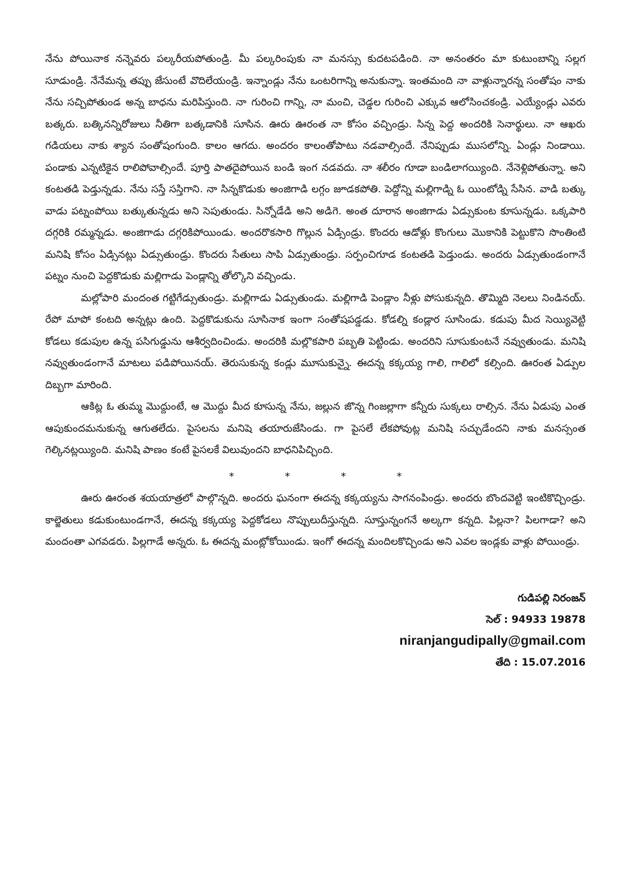నేను పోయినాక నన్నెవరు పల్కరీయపోతుండ్రి. మీ పల్కరింపుకు నా మనస్సు కుదటపడింది. నా అనంతరం మా కుటుంబాన్ని సల్లగ సూడుండ్రి. నేనేమన్న తప్పు జేసుంటే వొదిలేయండ్రి. ఇన్నాండ్లు నేను ఒంటరిగాన్ని అనుకున్నా. ఇంతమంది నా వాళ్లున్నారన్న సంతోషం నాకు నేను సచ్చిపోతుండ అన్న బాధను మరిపిస్తుంది. నా గురించి గాన్ని, నా మంచి, చెడ్డల గురించి ఎక్కువ ఆలోసించకండ్రి. ఎయ్యేండ్లు ఎవరు బత్కరు. బత్కినన్నిరోజులు నీతిగా బత్కడానికి సూసిన. ఊరు ఊరంత నా కోసం వచ్చిండ్రు. సిన్న పెద్ద అందరికి సెనార్థులు. నా ఆఖరు గడియలు నాకు శ్యాన సంతోషంగుంది. కాలం ఆగదు. అందరం కాలంతోపాటు నడవాల్సిందే. నేనిప్పుడు ముసలోన్ని. ఏండ్లు నిండాయి. పండాకు ఎన్నటికైన రాలిపోవాల్సిందే. పూర్తి పాతదైపోయిన బండి ఇంగ నడవదు. నా శలీరం గూడా బండిలాగయ్యింది. నేనెళ్లిపోతున్నా. అని కంటతడి పెడ్తున్నడు. నేను సస్తే సస్తిగాని. నా సిన్నకొడుకు అంజిగాడి లగ్గం జూడకపోతి. పెద్దోన్ని మల్లిగాడ్ని ఓ యింటోడ్ని సేసిన. వాడి బత్కు వాడు పట్నంపోయి బత్కుతున్నడు అని సెపుతుండు. సిన్నోడేడి అని అడిగె. అంత దూరాన అంజిగాడు ఏడ్సుకుంట కూసున్నడు. ఒక్కపారి దగ్గరికి రమ్మన్నడు. అంజిగాడు దగ్గరికిపోయిండు. అందరొకసారి గొల్లున ఏడ్సిండ్రు. కొందరు ఆడోళ్లు కొంగులు మొకానికి పెట్టుకొని సొంతింటి మనిషి కోసం ఏడ్సినట్లు ఏడ్సుతుండ్రు. కొందరు సేతులు సాపి ఏడ్సుతుండ్రు. సర్పంచిగూడ కంటతడి పెడ్తుండు. అందరు ఏడ్సుతుండంగానే పట్నం నుంచి పెద్దకొడుకు మల్లిగాడు పెండ్లాన్ని తోల్కొని వచ్చిండు.
మల్లోపారి మందంత గట్టిగేడ్సుతుండ్రు. మల్లిగాడు ఏడ్సుతుండు. మల్లిగాడి పెండ్లాం నీళ్లు పోసుకున్నది. తొమ్మిది నెలలు నిండినయ్. రేపో మాపో కంటది అన్నట్లు ఉంది. పెద్దకొడుకును సూసినాక ఇంగా సంతోషపడ్డడు. కోడల్ని కండ్లార సూసిండు. కడుపు మీద సెయ్యివెట్టి కోడలు కడుపుల ఉన్న పసిగుడ్డును ఆశీర్వదించిండు. అందరికి మల్లొకపారి పబ్బతి పెట్టిండు. అందరిని సూసుకుంటనే నవ్వుతుండు. మనిషి నవ్వుతుండంగానే మాటలు పడిపోయినయ్. తెరుసుకున్న కండ్లు మూసుకున్నై. ఈదన్న కక్కయ్య గాలి, గాలిలో కల్సింది. ఊరంత ఏడ్పుల దిబ్బగా మారింది.
ఆకిట్ల ఓ తుమ్మ మొద్దుంటే, ఆ మొద్దు మీద కూసున్న నేను, జల్లున జొన్న గింజల్లాగా కన్నీరు సుక్కలు రాల్సిన. నేను ఏడుపు ఎంత ఆపుకుందమనుకున్న ఆగుతలేదు. పైసలను మనిషె తయారుజేసిండు. గా పైసలే లేకపోవుట్ల మనిషి సచ్చుడేందని నాకు మనస్సంత గెల్కినట్లయ్యింది. మనిషి పాణం కంటే పైసలకే విలువుందని బాధనిపిచ్చింది.
* * * *
ఊరు ఊరంత శయయాత్రలో పాల్గొన్నది. అందరు ఘనంగా ఈదన్న కక్కయ్యను సాగనంపిండ్రు. అందరు బొందవెట్టి ఇంటికొచ్చిండ్రు. కాల్జెతులు కడుకుంటుండగానే, ఈదన్న కక్కయ్య పెద్దకోడలు నొప్పులుదీస్తున్నది. సూస్తున్నంగనే అల్కగా కన్నది. పిల్లనా? పిలగాడా? అని మందంతా ఎగవడరు. పిల్లగాడే అన్నరు. ఓ ఈదన్న మంట్లోకోయిండు. ఇంగో ఈదన్న మందిలకొచ్చిండు అని ఎవల ఇండ్లకు వాళ్లు పోయిండ్రు.
గుడిపల్లి నిరంజన్
సెల్ : 94933 19878
niranjangudipally@gmail.com
తేది : 15.07.2016